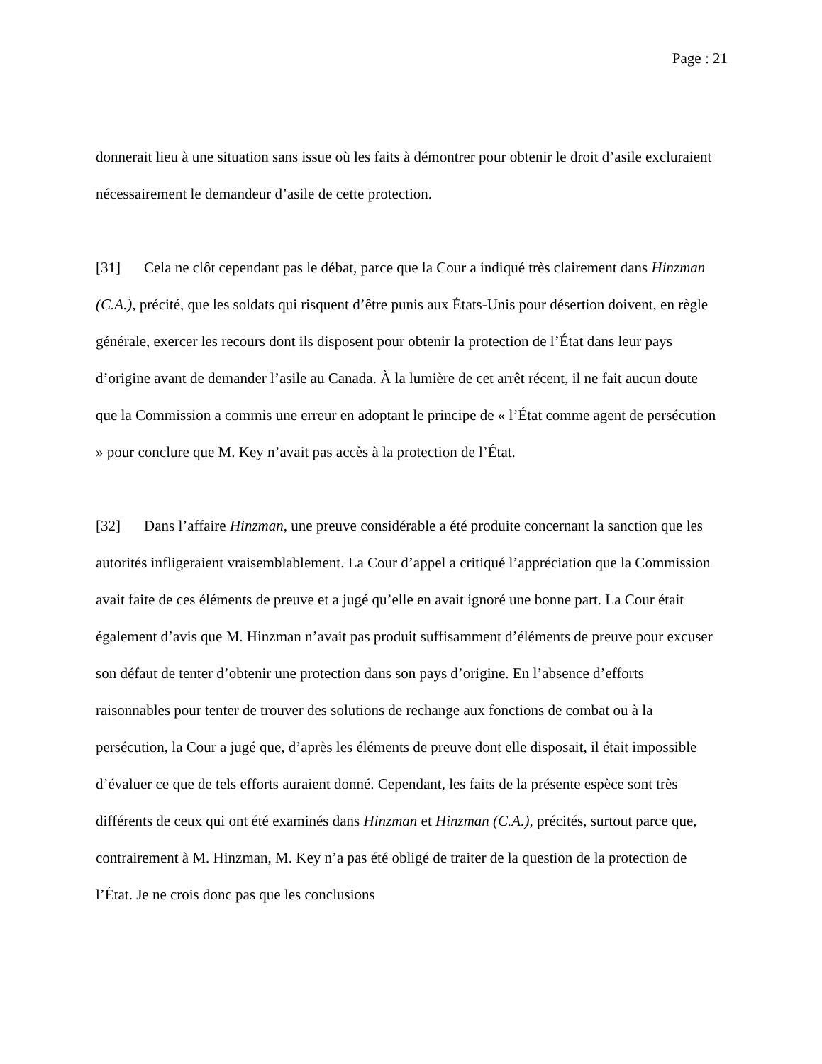Page : 21
donnerait lieu à une situation sans issue où les faits à démontrer pour obtenir le droit d’asile excluraient nécessairement le demandeur d’asile de cette protection.
[31] Cela ne clôt cependant pas le débat, parce que la Cour a indiqué très clairement dans Hinzman (C.A.), précité, que les soldats qui risquent d’être punis aux États-Unis pour désertion doivent, en règle générale, exercer les recours dont ils disposent pour obtenir la protection de l’État dans leur pays d’origine avant de demander l’asile au Canada. À la lumière de cet arrêt récent, il ne fait aucun doute que la Commission a commis une erreur en adoptant le principe de « l’État comme agent de persécution » pour conclure que M. Key n’avait pas accès à la protection de l’État.
[32] Dans l’affaire Hinzman, une preuve considérable a été produite concernant la sanction que les autorités infligeraient vraisemblablement. La Cour d’appel a critiqué l’appréciation que la Commission avait faite de ces éléments de preuve et a jugé qu’elle en avait ignoré une bonne part. La Cour était également d’avis que M. Hinzman n’avait pas produit suffisamment d’éléments de preuve pour excuser son défaut de tenter d’obtenir une protection dans son pays d’origine. En l’absence d’efforts raisonnables pour tenter de trouver des solutions de rechange aux fonctions de combat ou à la persécution, la Cour a jugé que, d’après les éléments de preuve dont elle disposait, il était impossible d’évaluer ce que de tels efforts auraient donné. Cependant, les faits de la présente espèce sont très différents de ceux qui ont été examinés dans Hinzman et Hinzman (C.A.), précités, surtout parce que, contrairement à M. Hinzman, M. Key n’a pas été obligé de traiter de la question de la protection de l’État. Je ne crois donc pas que les conclusions